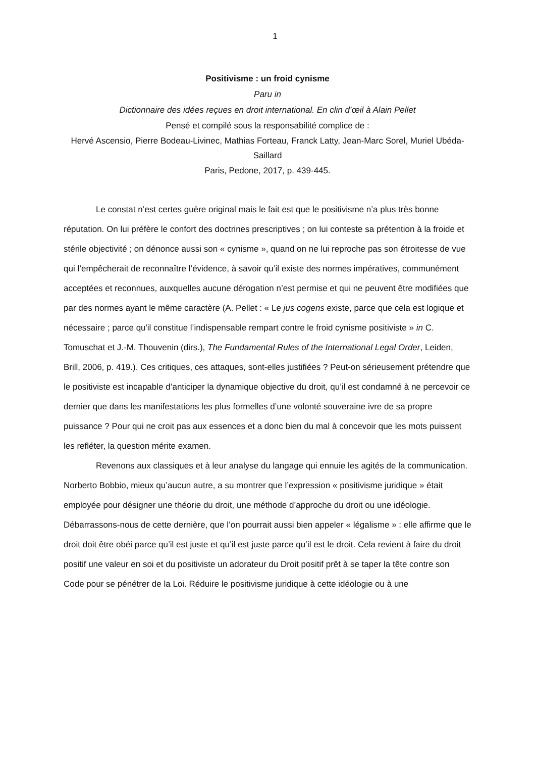1
Positivisme : un froid cynisme
Paru in
Dictionnaire des idées reçues en droit international. En clin d’œil à Alain Pellet
Pensé et compilé sous la responsabilité complice de :
Hervé Ascensio, Pierre Bodeau-Livinec, Mathias Forteau, Franck Latty, Jean-Marc Sorel, Muriel Ubéda-Saillard
Paris, Pedone, 2017, p. 439-445.
Le constat n’est certes guère original mais le fait est que le positivisme n’a plus très bonne réputation. On lui préfère le confort des doctrines prescriptives ; on lui conteste sa prétention à la froide et stérile objectivité ; on dénonce aussi son « cynisme », quand on ne lui reproche pas son étroitesse de vue qui l’empêcherait de reconnaître l’évidence, à savoir qu’il existe des normes impératives, communément acceptées et reconnues, auxquelles aucune dérogation n’est permise et qui ne peuvent être modifiées que par des normes ayant le même caractère (A. Pellet : « Le jus cogens existe, parce que cela est logique et nécessaire ; parce qu'il constitue l’indispensable rempart contre le froid cynisme positiviste » in C. Tomuschat et J.-M. Thouvenin (dirs.), The Fundamental Rules of the International Legal Order, Leiden, Brill, 2006, p. 419.). Ces critiques, ces attaques, sont-elles justifiées ? Peut-on sérieusement prétendre que le positiviste est incapable d’anticiper la dynamique objective du droit, qu’il est condamné à ne percevoir ce dernier que dans les manifestations les plus formelles d’une volonté souveraine ivre de sa propre puissance ? Pour qui ne croit pas aux essences et a donc bien du mal à concevoir que les mots puissent les refléter, la question mérite examen.
Revenons aux classiques et à leur analyse du langage qui ennuie les agités de la communication. Norberto Bobbio, mieux qu’aucun autre, a su montrer que l’expression « positivisme juridique » était employée pour désigner une théorie du droit, une méthode d’approche du droit ou une idéologie. Débarrassons-nous de cette dernière, que l’on pourrait aussi bien appeler « légalisme » : elle affirme que le droit doit être obéi parce qu’il est juste et qu’il est juste parce qu’il est le droit. Cela revient à faire du droit positif une valeur en soi et du positiviste un adorateur du Droit positif prêt à se taper la tête contre son Code pour se pénétrer de la Loi. Réduire le positivisme juridique à cette idéologie ou à une